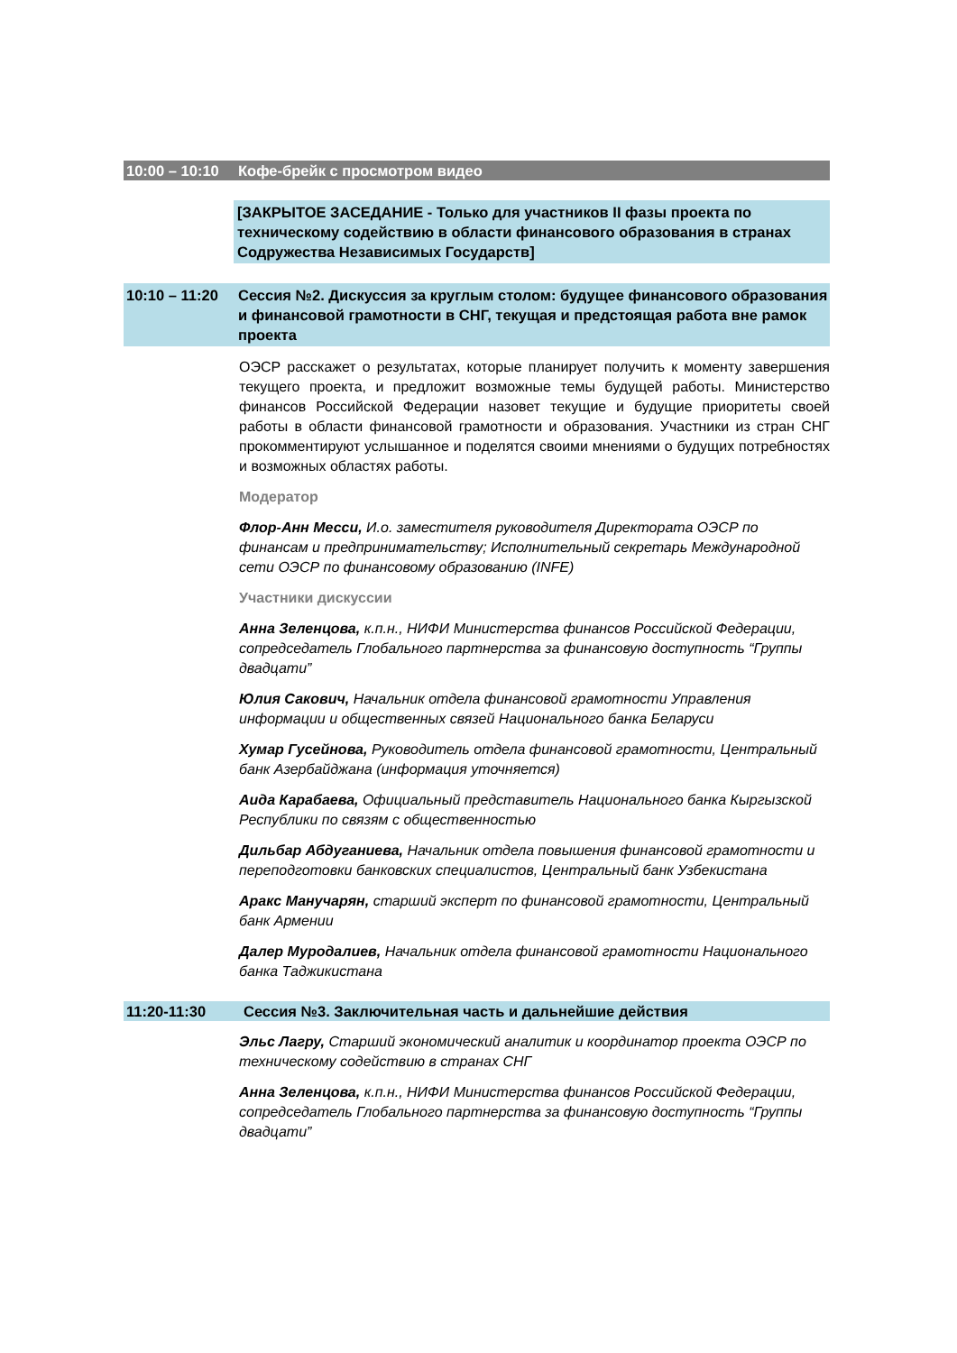10:00 – 10:10
Кофе-брейк с просмотром видео
[ЗАКРЫТОЕ ЗАСЕДАНИЕ - Только для участников II фазы проекта по техническому содействию в области финансового образования в странах Содружества Независимых Государств]
10:10 – 11:20
Сессия №2. Дискуссия за круглым столом: будущее финансового образования и финансовой грамотности в СНГ, текущая и предстоящая работа вне рамок проекта
ОЭСР расскажет о результатах, которые планирует получить к моменту завершения текущего проекта, и предложит возможные темы будущей работы. Министерство финансов Российской Федерации назовет текущие и будущие приоритеты своей работы в области финансовой грамотности и образования. Участники из стран СНГ прокомментируют услышанное и поделятся своими мнениями о будущих потребностях и возможных областях работы.
Модератор
Флор-Анн Месси, И.о. заместителя руководителя Директората ОЭСР по финансам и предпринимательству; Исполнительный секретарь Международной сети ОЭСР по финансовому образованию (INFE)
Участники дискуссии
Анна Зеленцова, к.п.н., НИФИ Министерства финансов Российской Федерации, сопредседатель Глобального партнерства за финансовую доступность “Группы двадцати”
Юлия Сакович, Начальник отдела финансовой грамотности Управления информации и общественных связей Национального банка Беларуси
Хумар Гусейнова, Руководитель отдела финансовой грамотности, Центральный банк Азербайджана (информация уточняется)
Аида Карабаева, Официальный представитель Национального банка Кыргызской Республики по связям с общественностью
Дильбар Абдуганиева, Начальник отдела повышения финансовой грамотности и переподготовки банковских специалистов, Центральный банк Узбекистана
Аракс Манучарян, старший эксперт по финансовой грамотности, Центральный банк Армении
Далер Муродалиев, Начальник отдела финансовой грамотности Национального банка Таджикистана
11:20-11:30 Сессия №3. Заключительная часть и дальнейшие действия
Эльс Лагру, Старший экономический аналитик и координатор проекта ОЭСР по техническому содействию в странах СНГ
Анна Зеленцова, к.п.н., НИФИ Министерства финансов Российской Федерации, сопредседатель Глобального партнерства за финансовую доступность “Группы двадцати”